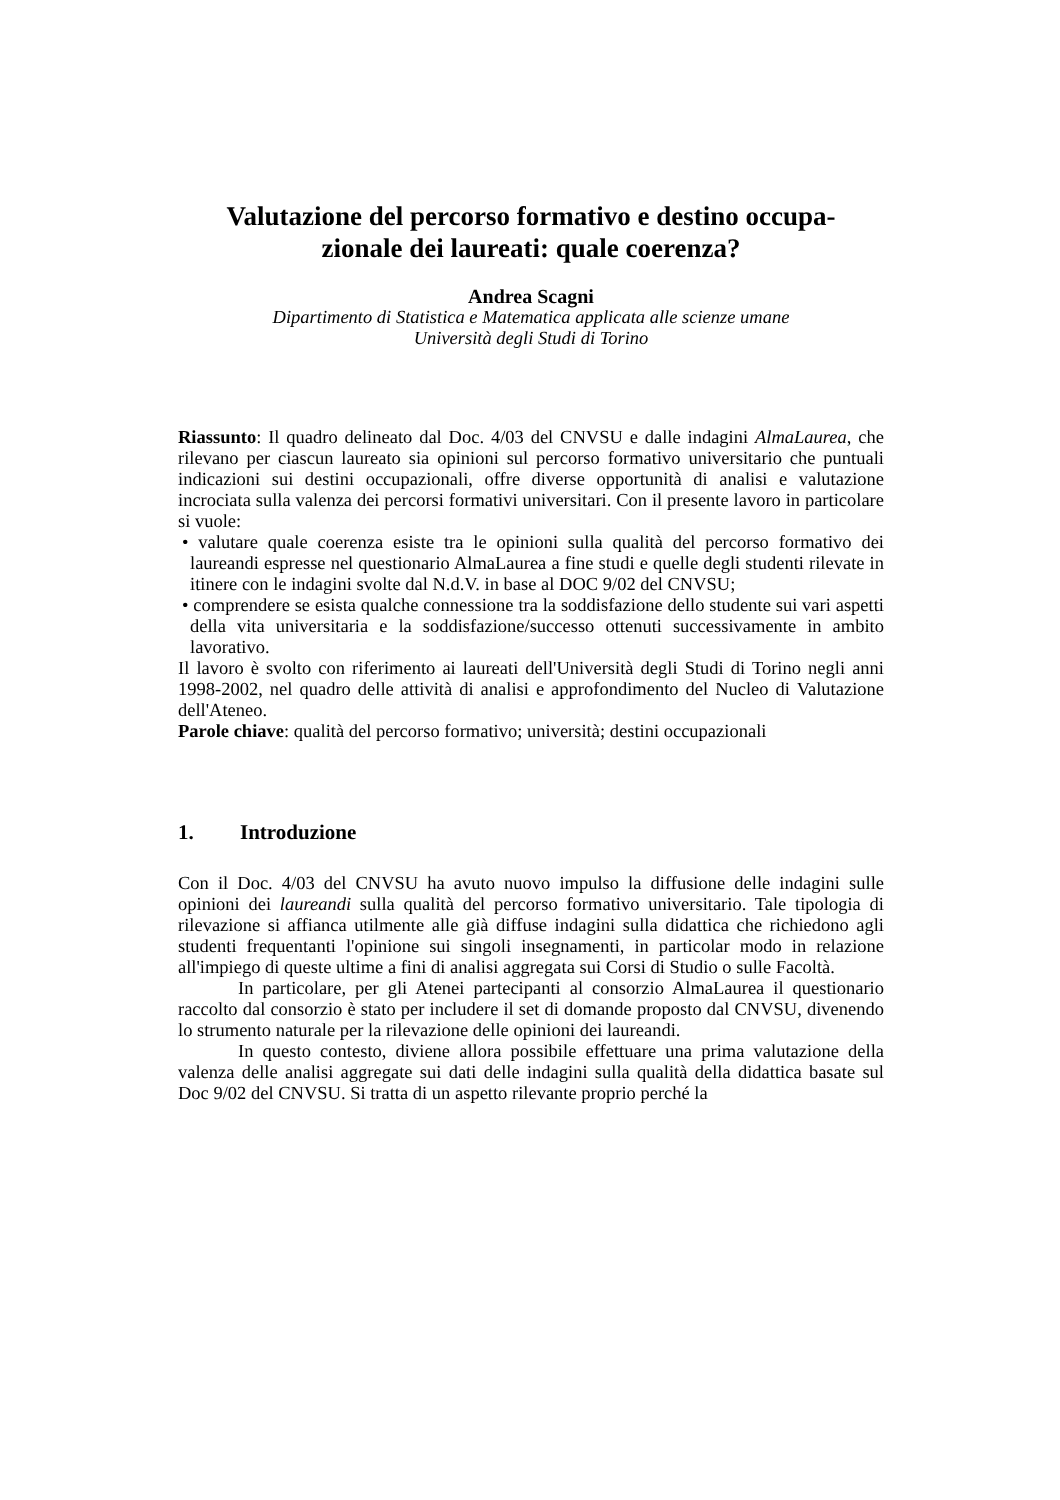Valutazione del percorso formativo e destino occupa-
zionale dei laureati: quale coerenza?
Andrea Scagni
Dipartimento di Statistica e Matematica applicata alle scienze umane
Università degli Studi di Torino
Riassunto: Il quadro delineato dal Doc. 4/03 del CNVSU e dalle indagini AlmaLaurea, che rilevano per ciascun laureato sia opinioni sul percorso formativo universitario che puntuali indicazioni sui destini occupazionali, offre diverse opportunità di analisi e valutazione incrociata sulla valenza dei percorsi formativi universitari. Con il presente lavoro in particolare si vuole:
• valutare quale coerenza esiste tra le opinioni sulla qualità del percorso formativo dei laureandi espresse nel questionario AlmaLaurea a fine studi e quelle degli studenti rilevate in itinere con le indagini svolte dal N.d.V. in base al DOC 9/02 del CNVSU;
• comprendere se esista qualche connessione tra la soddisfazione dello studente sui vari aspetti della vita universitaria e la soddisfazione/successo ottenuti successivamente in ambito lavorativo.
Il lavoro è svolto con riferimento ai laureati dell'Università degli Studi di Torino negli anni 1998-2002, nel quadro delle attività di analisi e approfondimento del Nucleo di Valutazione dell'Ateneo.
Parole chiave: qualità del percorso formativo; università; destini occupazionali
1. Introduzione
Con il Doc. 4/03 del CNVSU ha avuto nuovo impulso la diffusione delle indagini sulle opinioni dei laureandi sulla qualità del percorso formativo universitario. Tale tipologia di rilevazione si affianca utilmente alle già diffuse indagini sulla didattica che richiedono agli studenti frequentanti l'opinione sui singoli insegnamenti, in particolar modo in relazione all'impiego di queste ultime a fini di analisi aggregata sui Corsi di Studio o sulle Facoltà.
In particolare, per gli Atenei partecipanti al consorzio AlmaLaurea il questionario raccolto dal consorzio è stato per includere il set di domande proposto dal CNVSU, divenendo lo strumento naturale per la rilevazione delle opinioni dei laureandi.
In questo contesto, diviene allora possibile effettuare una prima valutazione della valenza delle analisi aggregate sui dati delle indagini sulla qualità della didattica basate sul Doc 9/02 del CNVSU. Si tratta di un aspetto rilevante proprio perché la